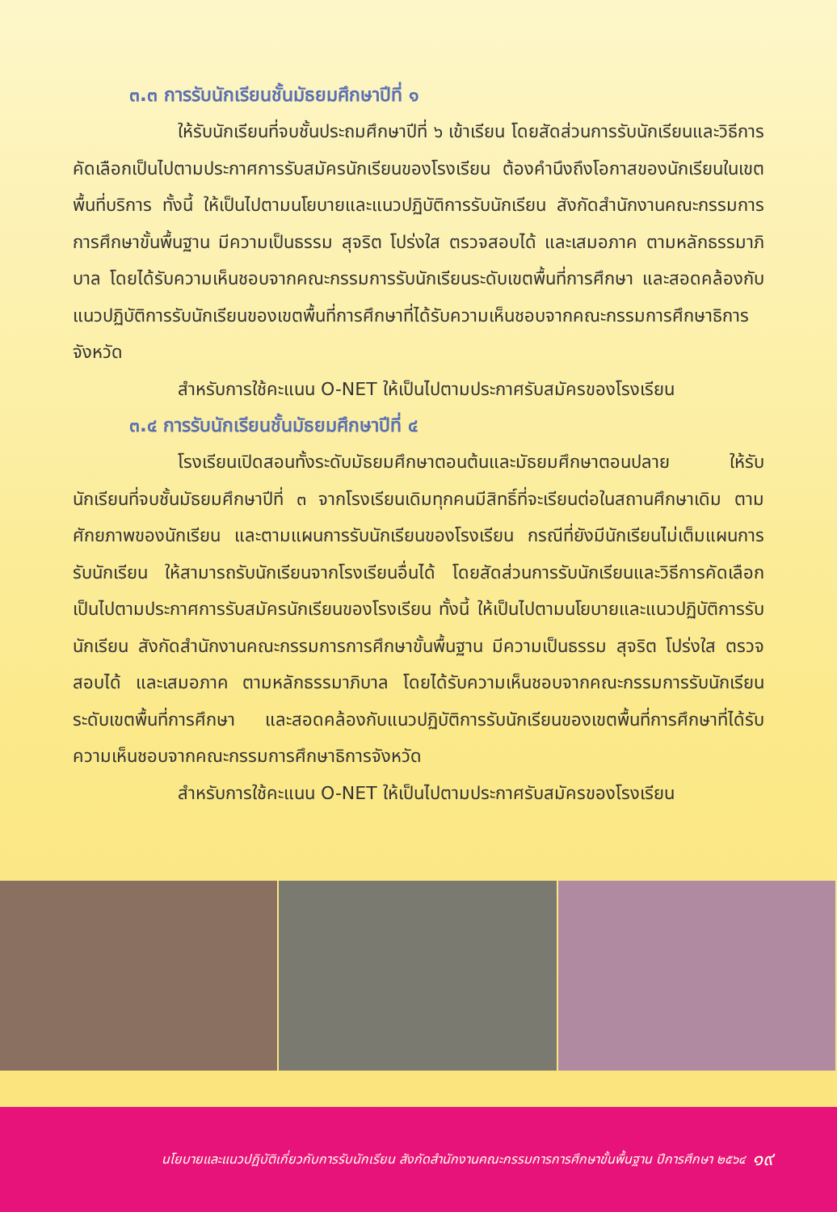๓.๓ การรับนักเรียนชั้นมัธยมศึกษาปีที่ ๑
ให้รับนักเรียนที่จบชั้นประถมศึกษาปีที่ ๖ เข้าเรียน โดยสัดส่วนการรับนักเรียนและวิธีการคัดเลือกเป็นไปตามประกาศการรับสมัครนักเรียนของโรงเรียน ต้องคำนึงถึงโอกาสของนักเรียนในเขตพื้นที่บริการ ทั้งนี้ ให้เป็นไปตามนโยบายและแนวปฏิบัติการรับนักเรียน สังกัดสำนักงานคณะกรรมการการศึกษาขั้นพื้นฐาน มีความเป็นธรรม สุจริต โปร่งใส ตรวจสอบได้ และเสมอภาค ตามหลักธรรมาภิบาล โดยได้รับความเห็นชอบจากคณะกรรมการรับนักเรียนระดับเขตพื้นที่การศึกษา และสอดคล้องกับแนวปฏิบัติการรับนักเรียนของเขตพื้นที่การศึกษาที่ได้รับความเห็นชอบจากคณะกรรมการศึกษาธิการจังหวัด
สำหรับการใช้คะแนน O-NET ให้เป็นไปตามประกาศรับสมัครของโรงเรียน
๓.๔ การรับนักเรียนชั้นมัธยมศึกษาปีที่ ๔
โรงเรียนเปิดสอนทั้งระดับมัธยมศึกษาตอนต้นและมัธยมศึกษาตอนปลาย ให้รับนักเรียนที่จบชั้นมัธยมศึกษาปีที่ ๓ จากโรงเรียนเดิมทุกคนมีสิทธิ์ที่จะเรียนต่อในสถานศึกษาเดิม ตามศักยภาพของนักเรียน และตามแผนการรับนักเรียนของโรงเรียน กรณีที่ยังมีนักเรียนไม่เต็มแผนการรับนักเรียน ให้สามารถรับนักเรียนจากโรงเรียนอื่นได้ โดยสัดส่วนการรับนักเรียนและวิธีการคัดเลือกเป็นไปตามประกาศการรับสมัครนักเรียนของโรงเรียน ทั้งนี้ ให้เป็นไปตามนโยบายและแนวปฏิบัติการรับนักเรียน สังกัดสำนักงานคณะกรรมการการศึกษาขั้นพื้นฐาน มีความเป็นธรรม สุจริต โปร่งใส ตรวจสอบได้ และเสมอภาค ตามหลักธรรมาภิบาล โดยได้รับความเห็นชอบจากคณะกรรมการรับนักเรียนระดับเขตพื้นที่การศึกษา และสอดคล้องกับแนวปฏิบัติการรับนักเรียนของเขตพื้นที่การศึกษาที่ได้รับความเห็นชอบจากคณะกรรมการศึกษาธิการจังหวัด
สำหรับการใช้คะแนน O-NET ให้เป็นไปตามประกาศรับสมัครของโรงเรียน
นโยบายและแนวปฏิบัติเกี่ยวกับการรับนักเรียน สังกัดสำนักงานคณะกรรมการการศึกษาขั้นพื้นฐาน ปีการศึกษา ๒๕๖๔ ๑๙